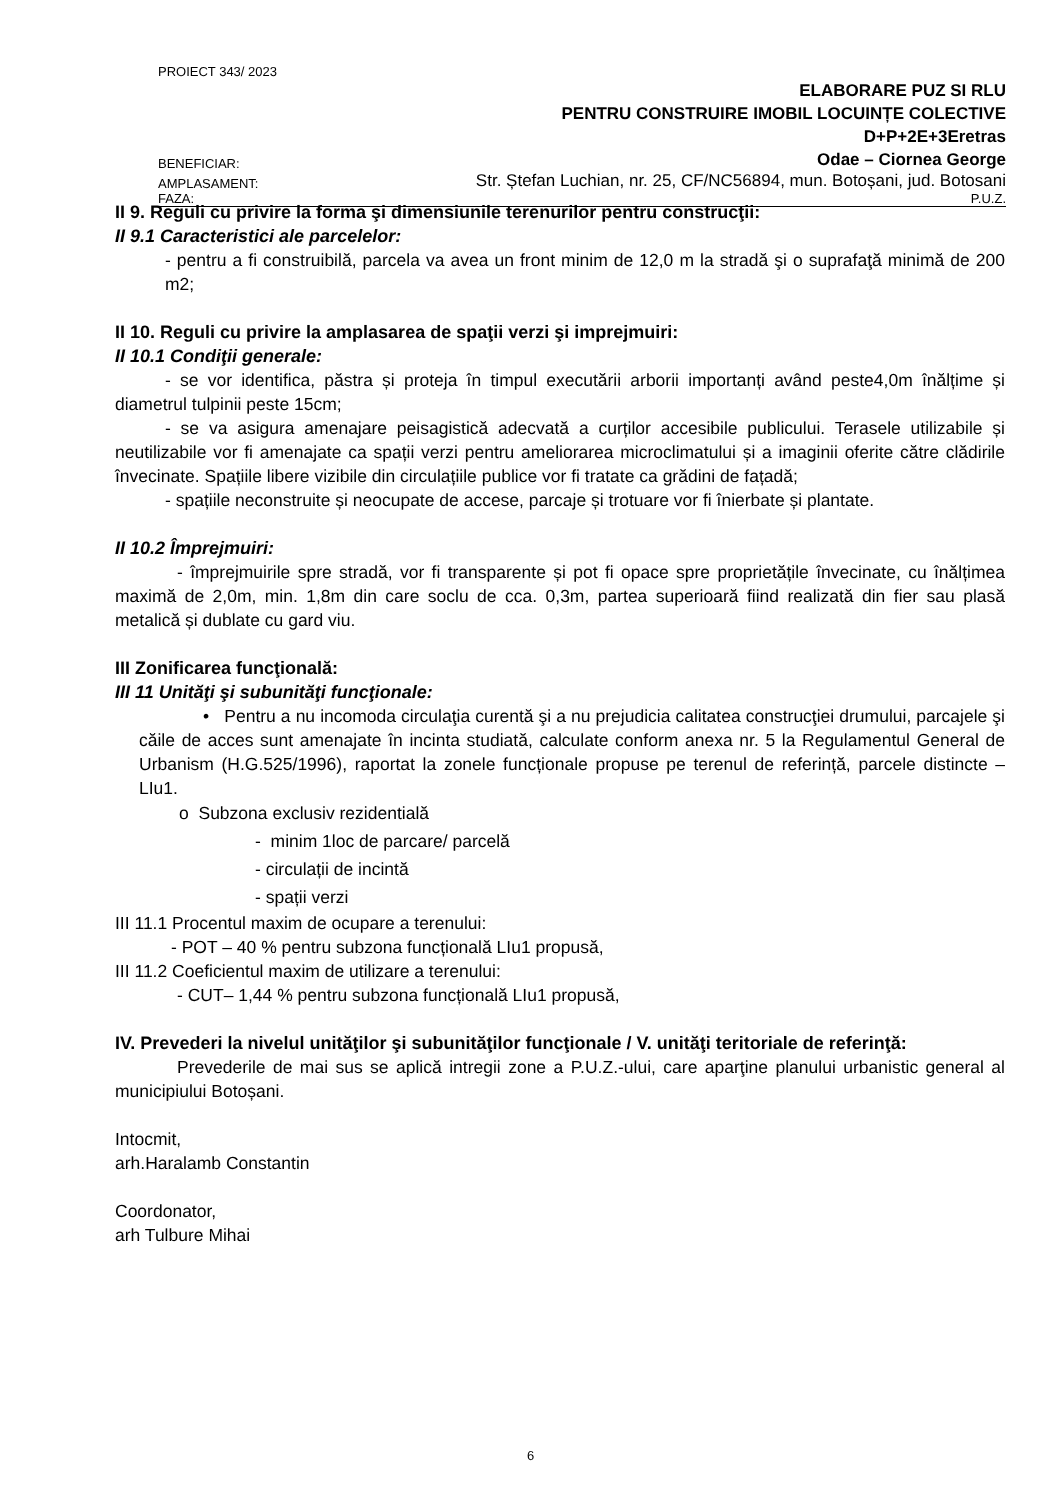PROIECT 343/ 2023
ELABORARE PUZ SI RLU
PENTRU CONSTRUIRE IMOBIL LOCUINȚE COLECTIVE
D+P+2E+3Eretras
BENEFICIAR: Odae – Ciornea George
AMPLASAMENT: Str. Ștefan Luchian, nr. 25, CF/NC56894, mun. Botoșani, jud. Botosani
FAZA: P.U.Z.
II 9. Reguli cu privire la forma şi dimensiunile terenurilor pentru construcţii:
II 9.1 Caracteristici ale parcelelor:
- pentru a fi construibilă, parcela va avea un front minim de 12,0 m la stradă şi o suprafaţă minimă de 200 m2;
II 10. Reguli cu privire la amplasarea de spaţii verzi şi imprejmuiri:
II 10.1 Condiţii generale:
- se vor identifica, păstra și proteja în timpul executării arborii importanți având peste4,0m înălțime și diametrul tulpinii peste 15cm;
- se va asigura amenajare peisagistică adecvată a curților accesibile publicului. Terasele utilizabile și neutilizabile vor fi amenajate ca spații verzi pentru ameliorarea microclimatului și a imaginii oferite către clădirile învecinate. Spațiile libere vizibile din circulațiile publice vor fi tratate ca grădini de fațadă;
- spațiile neconstruite și neocupate de accese, parcaje și trotuare vor fi înierbate și plantate.
II 10.2 Împrejmuiri:
- împrejmuirile spre stradă, vor fi transparente și pot fi opace spre proprietățile învecinate, cu înălțimea maximă de 2,0m, min. 1,8m din care soclu de cca. 0,3m, partea superioară fiind realizată din fier sau plasă metalică și dublate cu gard viu.
III Zonificarea funcţională:
III 11 Unităţi şi subunităţi funcţionale:
• Pentru a nu incomoda circulaţia curentă şi a nu prejudicia calitatea construcţiei drumului, parcajele şi căile de acces sunt amenajate în incinta studiată, calculate conform anexa nr. 5 la Regulamentul General de Urbanism (H.G.525/1996), raportat la zonele funcționale propuse pe terenul de referință, parcele distincte –LIu1.
o Subzona exclusiv rezidentială
- minim 1loc de parcare/ parcelă
- circulații de incintă
- spații verzi
III 11.1 Procentul maxim de ocupare a terenului:
- POT – 40 % pentru subzona funcțională LIu1 propusă,
III 11.2 Coeficientul maxim de utilizare a terenului:
- CUT– 1,44 % pentru subzona funcțională LIu1 propusă,
IV. Prevederi la nivelul unităţilor şi subunităţilor funcţionale / V. unităţi teritoriale de referinţă:
Prevederile de mai sus se aplică intregii zone a P.U.Z.-ului, care aparţine planului urbanistic general al municipiului Botoșani.
Intocmit,
arh.Haralamb Constantin
Coordonator,
arh Tulbure Mihai
6